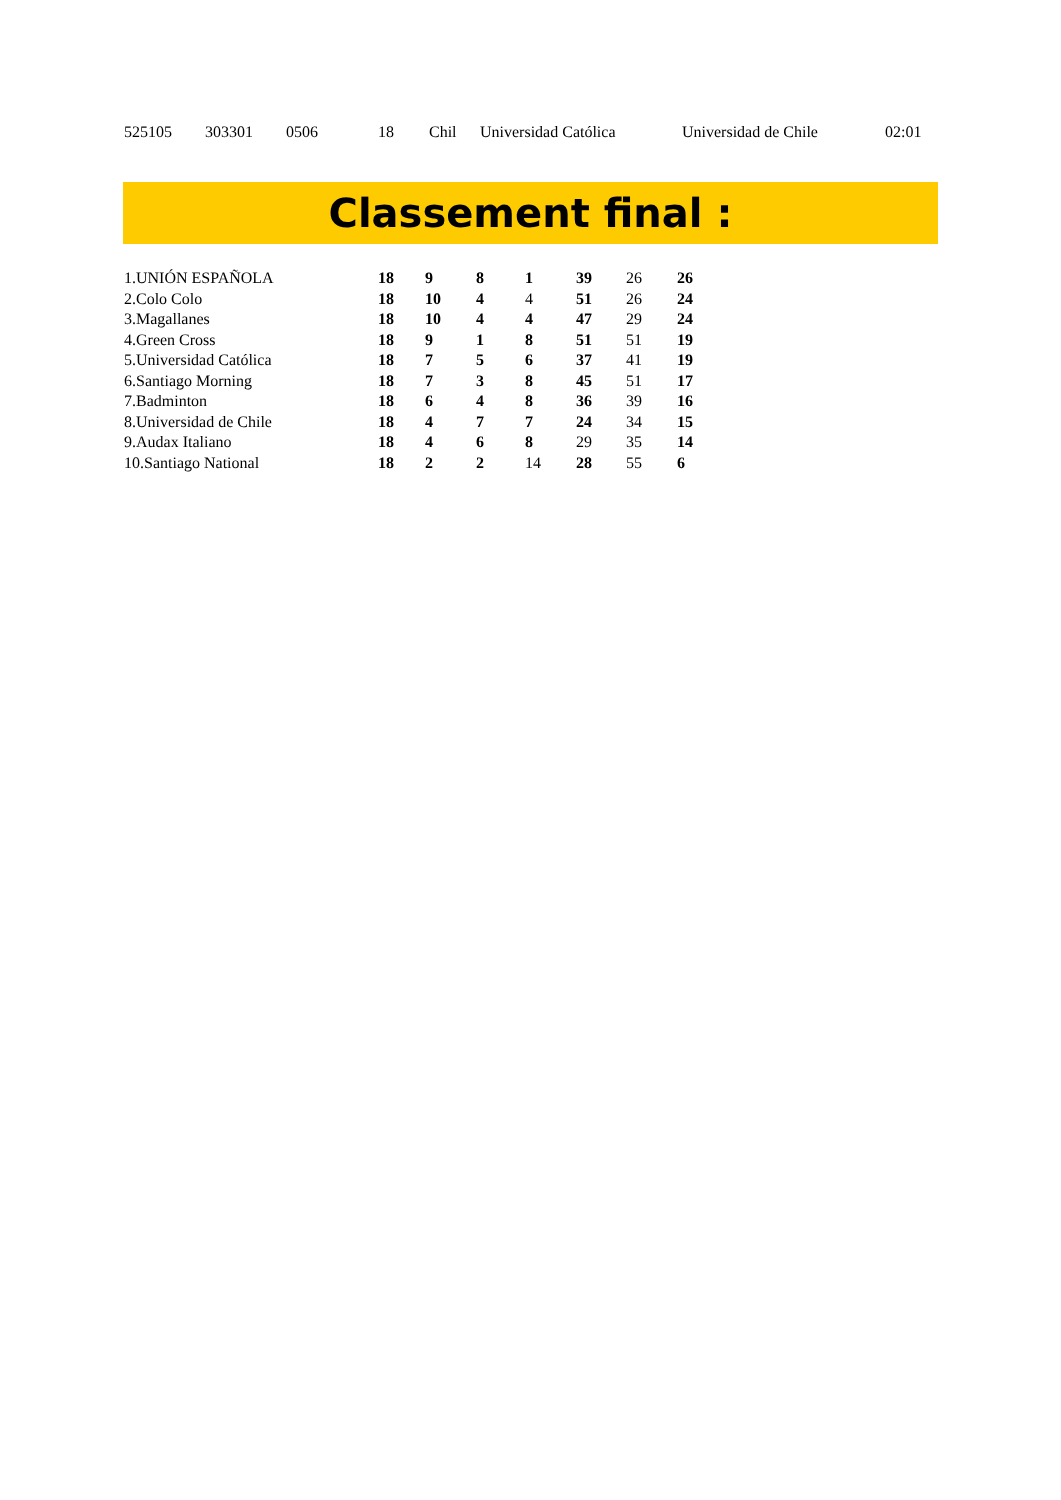| 525105 | 303301 | 0506 | 18 | Chil | Universidad Católica | Universidad de Chile | 02:01 |
Classement final :
| 1.UNIÓN ESPAÑOLA | 18 | 9 | 8 | 1 | 39 | 26 | 26 |
| 2.Colo Colo | 18 | 10 | 4 | 4 | 51 | 26 | 24 |
| 3.Magallanes | 18 | 10 | 4 | 4 | 47 | 29 | 24 |
| 4.Green Cross | 18 | 9 | 1 | 8 | 51 | 51 | 19 |
| 5.Universidad Católica | 18 | 7 | 5 | 6 | 37 | 41 | 19 |
| 6.Santiago Morning | 18 | 7 | 3 | 8 | 45 | 51 | 17 |
| 7.Badminton | 18 | 6 | 4 | 8 | 36 | 39 | 16 |
| 8.Universidad de Chile | 18 | 4 | 7 | 7 | 24 | 34 | 15 |
| 9.Audax Italiano | 18 | 4 | 6 | 8 | 29 | 35 | 14 |
| 10.Santiago National | 18 | 2 | 2 | 14 | 28 | 55 | 6 |